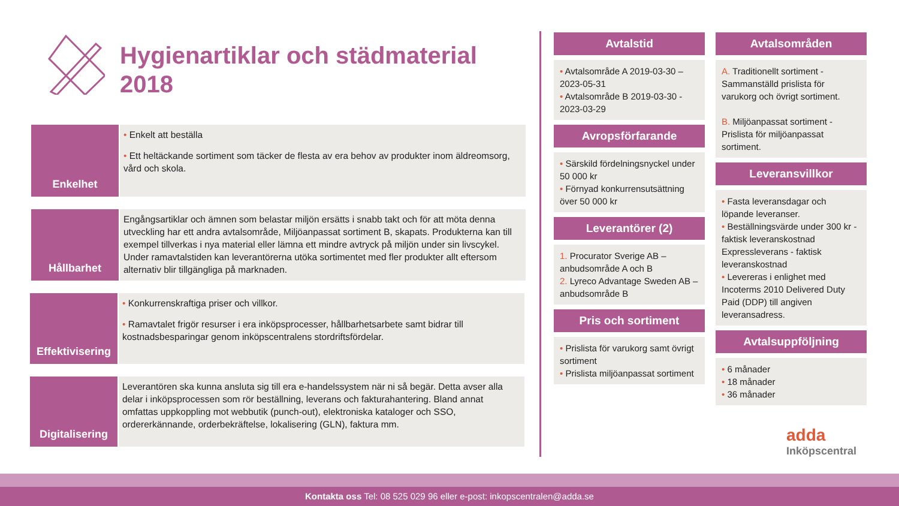Hygienartiklar och städmaterial
2018
Enkelhet
• Enkelt att beställa
• Ett heltäckande sortiment som täcker de flesta av era behov av produkter inom äldreomsorg, vård och skola.
Hållbarhet
Engångsartiklar och ämnen som belastar miljön ersätts i snabb takt och för att möta denna utveckling har ett andra avtalsområde, Miljöanpassat sortiment B, skapats. Produkterna kan till exempel tillverkas i nya material eller lämna ett mindre avtryck på miljön under sin livscykel. Under ramavtalstiden kan leverantörerna utöka sortimentet med fler produkter allt eftersom alternativ blir tillgängliga på marknaden.
Effektivisering
• Konkurrenskraftiga priser och villkor.
• Ramavtalet frigör resurser i era inköpsprocesser, hållbarhetsarbete samt bidrar till kostnadsbesparingar genom inköpscentralens stordriftsfördelar.
Digitalisering
Leverantören ska kunna ansluta sig till era e-handelssystem när ni så begär. Detta avser alla delar i inköpsprocessen som rör beställning, leverans och fakturahantering. Bland annat omfattas uppkoppling mot webbutik (punch-out), elektroniska kataloger och SSO, ordererkännande, orderbekräftelse, lokalisering (GLN), faktura mm.
Avtalstid
• Avtalsområde A 2019-03-30 – 2023-05-31
• Avtalsområde B 2019-03-30 - 2023-03-29
Avropsförfarande
• Särskild fördelningsnyckel under 50 000 kr
• Förnyad konkurrensutsättning över 50 000 kr
Leverantörer (2)
1. Procurator Sverige AB – anbudsområde A och B
2. Lyreco Advantage Sweden AB – anbudsområde B
Pris och sortiment
• Prislista för varukorg samt övrigt sortiment
• Prislista miljöanpassat sortiment
Avtalsområden
A. Traditionellt sortiment - Sammanställd prislista för varukorg och övrigt sortiment.
B. Miljöanpassat sortiment - Prislista för miljöanpassat sortiment.
Leveransvillkor
• Fasta leveransdagar och löpande leveranser.
• Beställningsvärde under 300 kr - faktisk leveranskostnad Expressleverans - faktisk leveranskostnad
• Levereras i enlighet med Incoterms 2010 Delivered Duty Paid (DDP) till angiven leveransadress.
Avtalsuppföljning
• 6 månader
• 18 månader
• 36 månader
adda
Inköpscentral
Kontakta oss Tel: 08 525 029 96 eller e-post: inkopscentralen@adda.se